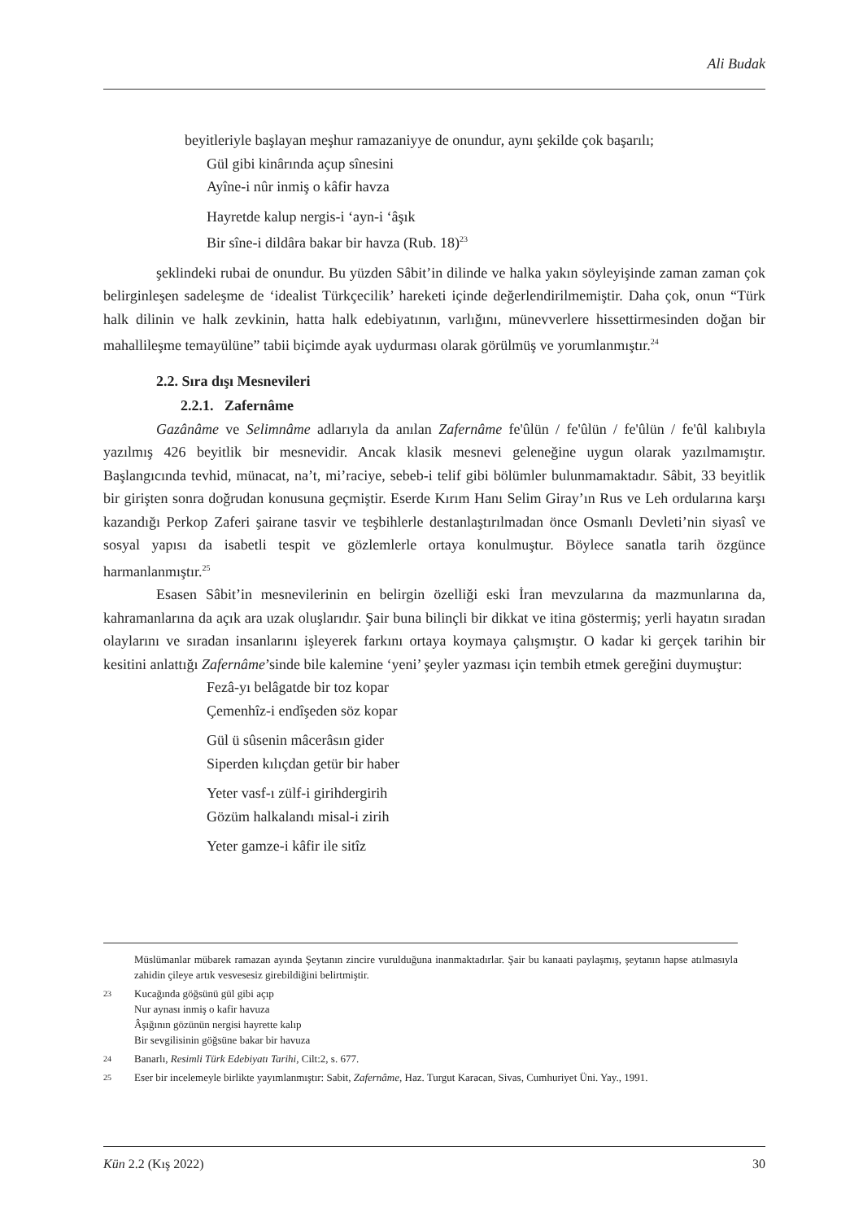Ali Budak
beyitleriyle başlayan meşhur ramazaniyye de onundur, aynı şekilde çok başarılı;
Gül gibi kinârında açup sînesini
Ayîne-i nûr inmiş o kâfir havza
Hayretde kalup nergis-i ‘ayn-i ‘âşık
Bir sîne-i dildâra bakar bir havza (Rub. 18)<sup>23</sup>
şeklindeki rubai de onundur. Bu yüzden Sâbit’in dilinde ve halka yakın söyleyişinde zaman zaman çok belirginleşen sadeleşme de ‘idealist Türkçecilik’ hareketi içinde değerlendirilmemiştir. Daha çok, onun “Türk halk dilinin ve halk zevkinin, hatta halk edebiyatının, varlığını, münevverlere hissettirmesinden doğan bir mahallileşme temayülüne” tabii biçimde ayak uydurması olarak görülmüş ve yorumlanmıştır.<sup>24</sup>
2.2. Sıra dışı Mesnevileri
2.2.1. Zafernâme
Gazânâme ve Selimnâme adlarıyla da anılan Zafernâme fe'ûlün / fe'ûlün / fe'ûlün / fe'ûl kalıbıyla yazılmış 426 beyitlik bir mesnevidir. Ancak klasik mesnevi geleneğine uygun olarak yazılmamıştır. Başlangıcında tevhid, münacat, na’t, mi’raciye, sebeb-i telif gibi bölümler bulunmamaktadır. Sâbit, 33 beyitlik bir girişten sonra doğrudan konusuna geçmiştir. Eserde Kırım Hanı Selim Giray’ın Rus ve Leh ordularına karşı kazandığı Perkop Zaferi şairane tasvir ve teşbihlerle destanlaştırılmadan önce Osmanlı Devleti’nin siyasî ve sosyal yapısı da isabetli tespit ve gözlemlerle ortaya konulmuştur. Böylece sanatla tarih özgünce harmanlanmıştır.<sup>25</sup>
Esasen Sâbit’in mesnevilerinin en belirgin özelliği eski İran mevzularına da mazmunlarına da, kahramanlarına da açık ara uzak oluşlarıdır. Şair buna bilinçli bir dikkat ve itina göstermiş; yerli hayatın sıradan olaylarını ve sıradan insanlarını işleyerek farkını ortaya koymaya çalışmıştır. O kadar ki gerçek tarihin bir kesitini anlattığı Zafernâme’sinde bile kalemine ‘yeni’ şeyler yazması için tembih etmek gereğini duymuştur:
Fezâ-yı belâgatde bir toz kopar
Çemenhîz-i endîşeden söz kopar
Gül ü sûsenin mâcerâsın gider
Siperden kılıçdan getür bir haber
Yeter vasf-ı zülf-i girihdergirih
Gözüm halkalandı misal-i zirih
Yeter gamze-i kâfir ile sitîz
Müslümanlar mübarek ramazan ayında Şeytanın zincire vurulduğuna inanmaktadırlar. Şair bu kanaati paylaşmış, şeytanın hapse atılmasıyla zahidin çileye artık vesvesesiz girebildiğini belirtmiştir.
23 Kucağında göğsünü gül gibi açıp
Nur aynası inmiş o kafir havuza
Âşığının gözünün nergisi hayrette kalıp
Bir sevgilisinin göğsüne bakar bir havuza
24 Banarlı, Resimli Türk Edebiyatı Tarihi, Cilt:2, s. 677.
25 Eser bir incelemeyle birlikte yayımlanmıştır: Sabit, Zafernâme, Haz. Turgut Karacan, Sivas, Cumhuriyet Üni. Yay., 1991.
Kün 2.2 (Kış 2022) 30